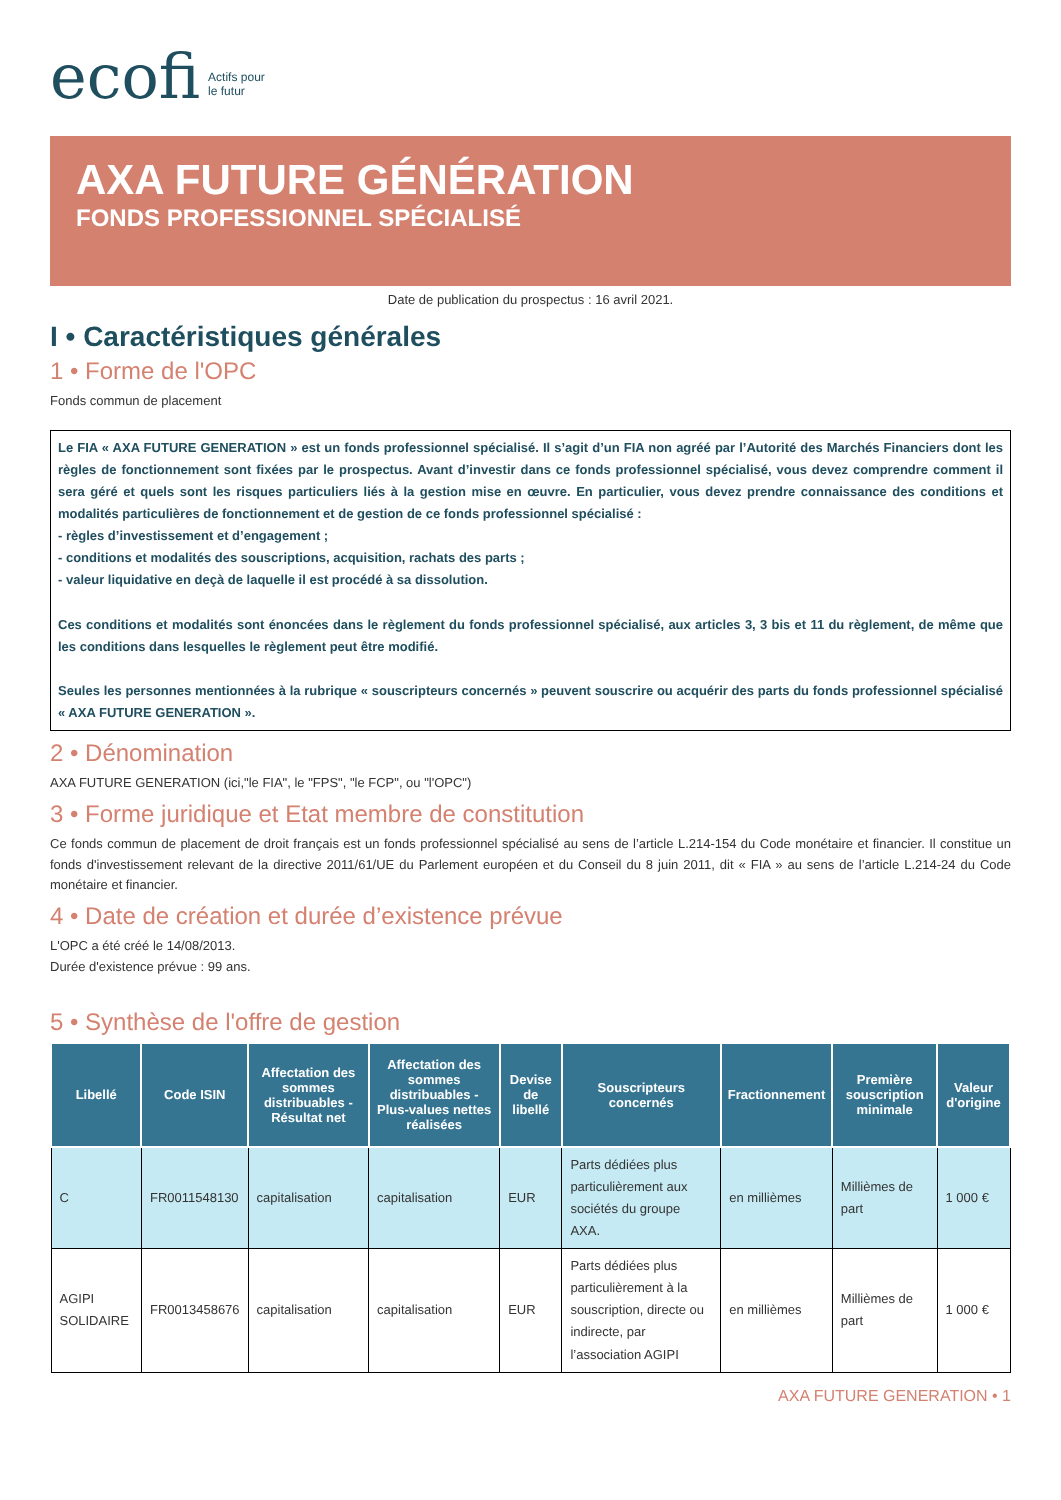ecofi Actifs pour
le futur
AXA FUTURE GÉNÉRATION
FONDS PROFESSIONNEL SPÉCIALISÉ
Date de publication du prospectus : 16 avril 2021.
I • Caractéristiques générales
1 • Forme de l'OPC
Fonds commun de placement
Le FIA « AXA FUTURE GENERATION » est un fonds professionnel spécialisé. Il s’agit d’un FIA non agréé par l’Autorité des Marchés Financiers dont les règles de fonctionnement sont fixées par le prospectus. Avant d’investir dans ce fonds professionnel spécialisé, vous devez comprendre comment il sera géré et quels sont les risques particuliers liés à la gestion mise en œuvre. En particulier, vous devez prendre connaissance des conditions et modalités particulières de fonctionnement et de gestion de ce fonds professionnel spécialisé :
- règles d’investissement et d’engagement ;
- conditions et modalités des souscriptions, acquisition, rachats des parts ;
- valeur liquidative en deçà de laquelle il est procédé à sa dissolution.
Ces conditions et modalités sont énoncées dans le règlement du fonds professionnel spécialisé, aux articles 3, 3 bis et 11 du règlement, de même que les conditions dans lesquelles le règlement peut être modifié.
Seules les personnes mentionnées à la rubrique « souscripteurs concernés » peuvent souscrire ou acquérir des parts du fonds professionnel spécialisé « AXA FUTURE GENERATION ».
2 • Dénomination
AXA FUTURE GENERATION (ici,"le FIA", le "FPS", "le FCP", ou "l'OPC")
3 • Forme juridique et Etat membre de constitution
Ce fonds commun de placement de droit français est un fonds professionnel spécialisé au sens de l’article L.214-154 du Code monétaire et financier. Il constitue un fonds d'investissement relevant de la directive 2011/61/UE du Parlement européen et du Conseil du 8 juin 2011, dit « FIA » au sens de l’article L.214-24 du Code monétaire et financier.
4 • Date de création et durée d’existence prévue
L'OPC a été créé le 14/08/2013.
Durée d'existence prévue : 99 ans.
5 • Synthèse de l'offre de gestion
| Libellé | Code ISIN | Affectation des sommes distribuables - Résultat net | Affectation des sommes distribuables - Plus-values nettes réalisées | Devise de libellé | Souscripteurs concernés | Fractionnement | Première souscription minimale | Valeur d'origine |
| --- | --- | --- | --- | --- | --- | --- | --- | --- |
| C | FR0011548130 | capitalisation | capitalisation | EUR | Parts dédiées plus particulièrement aux sociétés du groupe AXA. | en millièmes | Millièmes de part | 1 000 € |
| AGIPI SOLIDAIRE | FR0013458676 | capitalisation | capitalisation | EUR | Parts dédiées plus particulièrement à la souscription, directe ou indirecte, par l’association AGIPI | en millièmes | Millièmes de part | 1 000 € |
AXA FUTURE GENERATION • 1